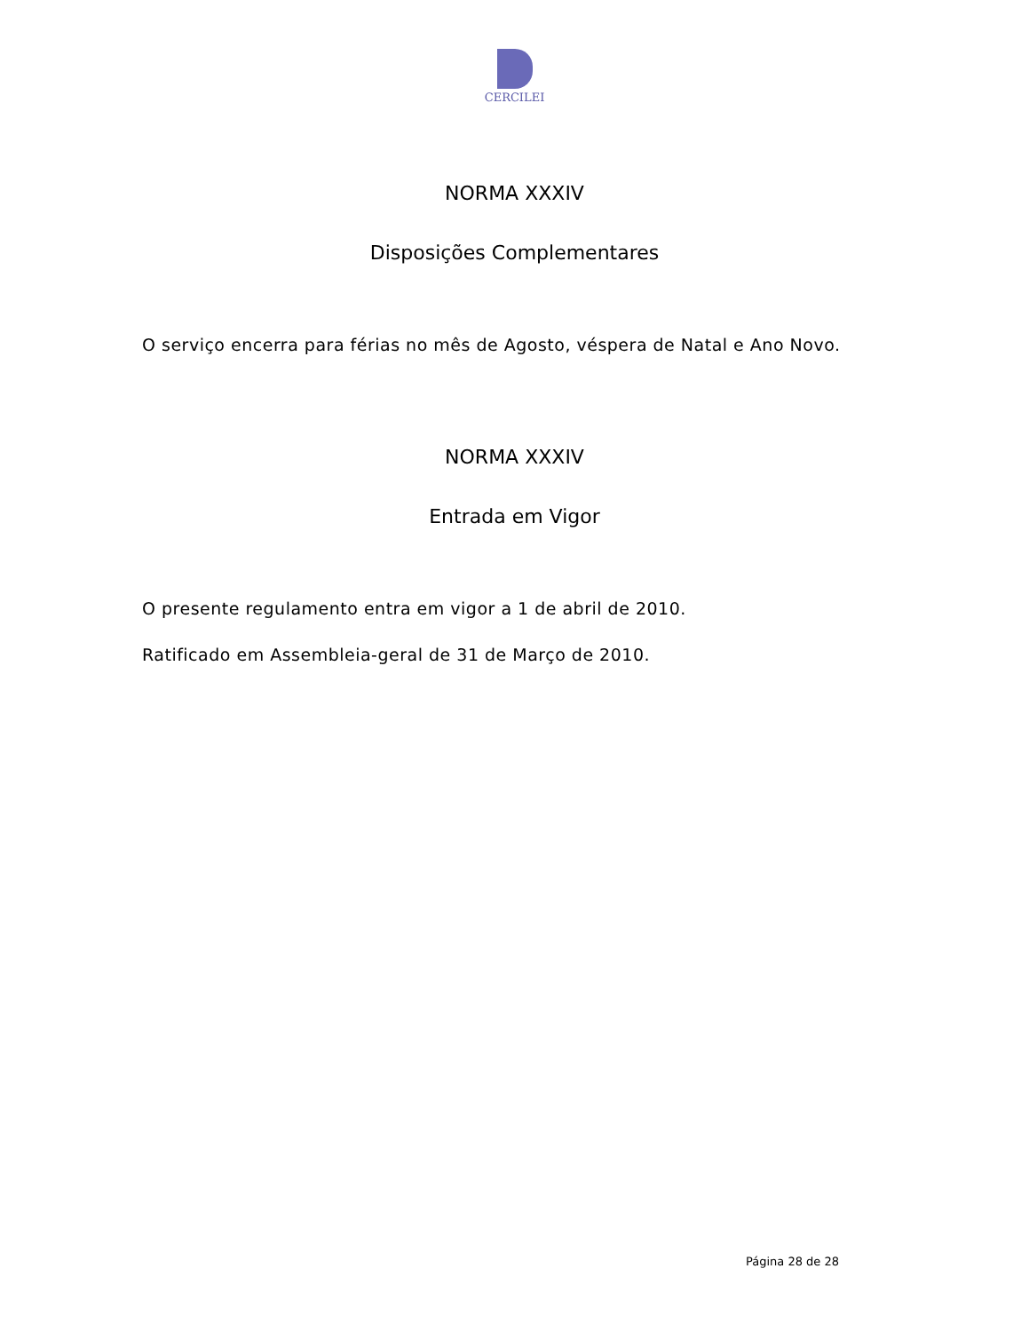CERCILEI
NORMA XXXIV
Disposições Complementares
O serviço encerra para férias no mês de Agosto, véspera de Natal e Ano Novo.
NORMA XXXIV
Entrada em Vigor
O presente regulamento entra em vigor a 1 de abril de 2010.
Ratificado em Assembleia-geral de 31 de Março de 2010.
Página 28 de 28